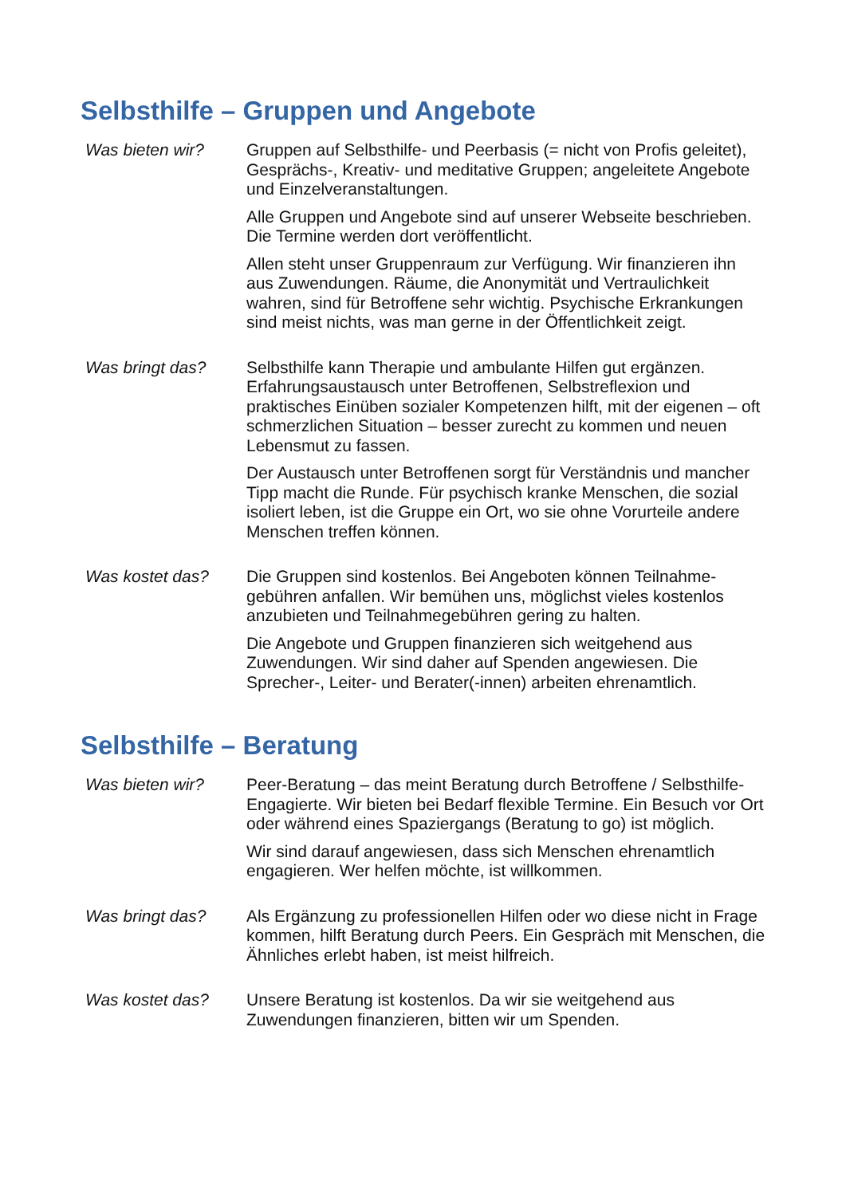Selbsthilfe – Gruppen und Angebote
Was bieten wir?
Gruppen auf Selbsthilfe- und Peerbasis (= nicht von Profis geleitet), Gesprächs-, Kreativ- und meditative Gruppen; angeleitete Angebote und Einzelveranstaltungen.
Alle Gruppen und Angebote sind auf unserer Webseite beschrieben. Die Termine werden dort veröffentlicht.
Allen steht unser Gruppenraum zur Verfügung. Wir finanzieren ihn aus Zuwendungen. Räume, die Anonymität und Vertraulichkeit wahren, sind für Betroffene sehr wichtig. Psychische Erkrankungen sind meist nichts, was man gerne in der Öffentlichkeit zeigt.
Was bringt das?
Selbsthilfe kann Therapie und ambulante Hilfen gut ergänzen. Erfahrungsaustausch unter Betroffenen, Selbstreflexion und praktisches Einüben sozialer Kompetenzen hilft, mit der eigenen – oft schmerzlichen Situation – besser zurecht zu kommen und neuen Lebensmut zu fassen.
Der Austausch unter Betroffenen sorgt für Verständnis und mancher Tipp macht die Runde. Für psychisch kranke Menschen, die sozial isoliert leben, ist die Gruppe ein Ort, wo sie ohne Vorurteile andere Menschen treffen können.
Was kostet das?
Die Gruppen sind kostenlos. Bei Angeboten können Teilnahme-gebühren anfallen. Wir bemühen uns, möglichst vieles kostenlos anzubieten und Teilnahmegebühren gering zu halten.
Die Angebote und Gruppen finanzieren sich weitgehend aus Zuwendungen. Wir sind daher auf Spenden angewiesen. Die Sprecher-, Leiter- und Berater(-innen) arbeiten ehrenamtlich.
Selbsthilfe – Beratung
Was bieten wir?
Peer-Beratung – das meint Beratung durch Betroffene / Selbsthilfe-Engagierte. Wir bieten bei Bedarf flexible Termine. Ein Besuch vor Ort oder während eines Spaziergangs (Beratung to go) ist möglich.
Wir sind darauf angewiesen, dass sich Menschen ehrenamtlich engagieren. Wer helfen möchte, ist willkommen.
Was bringt das?
Als Ergänzung zu professionellen Hilfen oder wo diese nicht in Frage kommen, hilft Beratung durch Peers. Ein Gespräch mit Menschen, die Ähnliches erlebt haben, ist meist hilfreich.
Was kostet das?
Unsere Beratung ist kostenlos. Da wir sie weitgehend aus Zuwendungen finanzieren, bitten wir um Spenden.